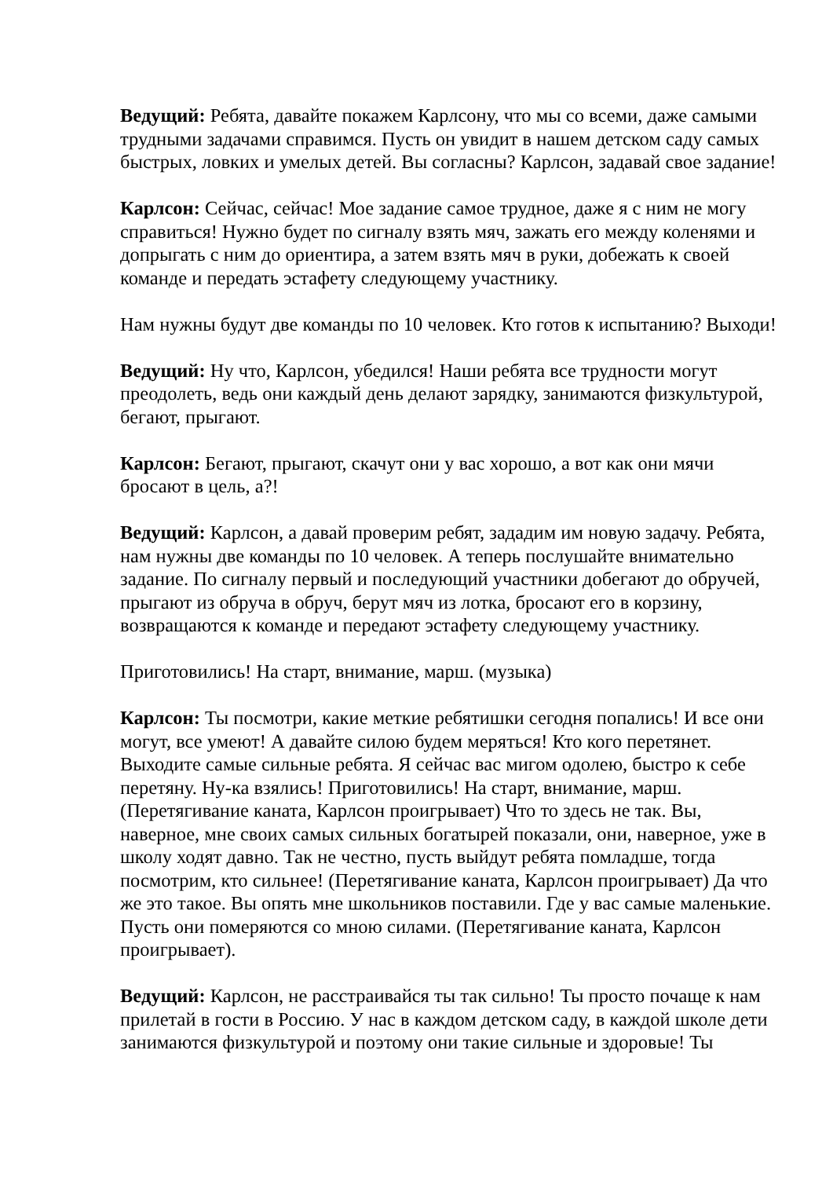Ведущий: Ребята, давайте покажем Карлсону, что мы со всеми, даже самыми трудными задачами справимся. Пусть он увидит в нашем детском саду самых быстрых, ловких и умелых детей. Вы согласны? Карлсон, задавай свое задание!
Карлсон: Сейчас, сейчас! Мое задание самое трудное, даже я с ним не могу справиться! Нужно будет по сигналу взять мяч, зажать его между коленями и допрыгать с ним до ориентира, а затем взять мяч в руки, добежать к своей команде и передать эстафету следующему участнику.
Нам нужны будут две команды по 10 человек. Кто готов к испытанию? Выходи!
Ведущий: Ну что, Карлсон, убедился! Наши ребята все трудности могут преодолеть, ведь они каждый день делают зарядку, занимаются физкультурой, бегают, прыгают.
Карлсон: Бегают, прыгают, скачут они у вас хорошо, а вот как они мячи бросают в цель, а?!
Ведущий: Карлсон, а давай проверим ребят, зададим им новую задачу. Ребята, нам нужны две команды по 10 человек. А теперь послушайте внимательно задание. По сигналу первый и последующий участники добегают до обручей, прыгают из обруча в обруч, берут мяч из лотка, бросают его в корзину, возвращаются к команде и передают эстафету следующему участнику.
Приготовились! На старт, внимание, марш. (музыка)
Карлсон: Ты посмотри, какие меткие ребятишки сегодня попались! И все они могут, все умеют! А давайте силою будем меряться! Кто кого перетянет. Выходите самые сильные ребята. Я сейчас вас мигом одолею, быстро к себе перетяну. Ну-ка взялись! Приготовились! На старт, внимание, марш. (Перетягивание каната, Карлсон проигрывает) Что то здесь не так. Вы, наверное, мне своих самых сильных богатырей показали, они, наверное, уже в школу ходят давно. Так не честно, пусть выйдут ребята помладше, тогда посмотрим, кто сильнее! (Перетягивание каната, Карлсон проигрывает) Да что же это такое. Вы опять мне школьников поставили. Где у вас самые маленькие. Пусть они померяются со мною силами. (Перетягивание каната, Карлсон проигрывает).
Ведущий: Карлсон, не расстраивайся ты так сильно! Ты просто почаще к нам прилетай в гости в Россию. У нас в каждом детском саду, в каждой школе дети занимаются физкультурой и поэтому они такие сильные и здоровые! Ты